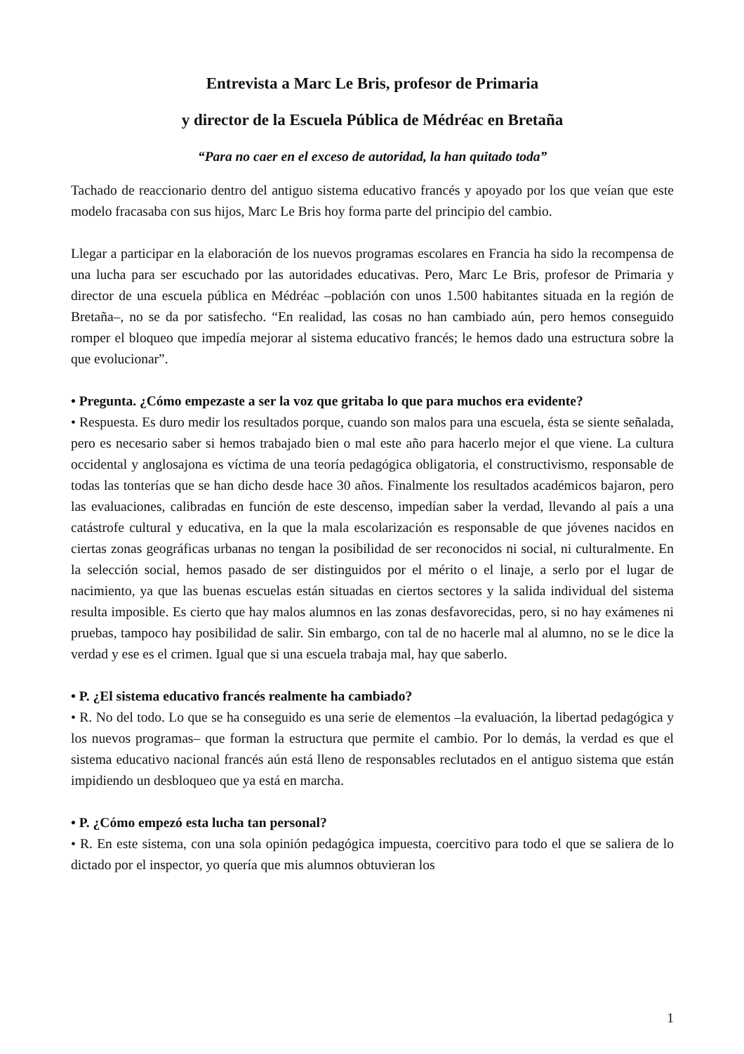Entrevista a Marc Le Bris, profesor de Primaria
y director de la Escuela Pública de Médréac en Bretaña
“Para no caer en el exceso de autoridad, la han quitado toda”
Tachado de reaccionario dentro del antiguo sistema educativo francés y apoyado por los que veían que este modelo fracasaba con sus hijos, Marc Le Bris hoy forma parte del principio del cambio.
Llegar a participar en la elaboración de los nuevos programas escolares en Francia ha sido la recompensa de una lucha para ser escuchado por las autoridades educativas. Pero, Marc Le Bris, profesor de Primaria y director de una escuela pública en Médréac –población con unos 1.500 habitantes situada en la región de Bretaña–, no se da por satisfecho. “En realidad, las cosas no han cambiado aún, pero hemos conseguido romper el bloqueo que impedía mejorar al sistema educativo francés; le hemos dado una estructura sobre la que evolucionar”.
• Pregunta. ¿Cómo empezaste a ser la voz que gritaba lo que para muchos era evidente?
• Respuesta. Es duro medir los resultados porque, cuando son malos para una escuela, ésta se siente señalada, pero es necesario saber si hemos trabajado bien o mal este año para hacerlo mejor el que viene. La cultura occidental y anglosajona es víctima de una teoría pedagógica obligatoria, el constructivismo, responsable de todas las tonterías que se han dicho desde hace 30 años. Finalmente los resultados académicos bajaron, pero las evaluaciones, calibradas en función de este descenso, impedían saber la verdad, llevando al país a una catástrofe cultural y educativa, en la que la mala escolarización es responsable de que jóvenes nacidos en ciertas zonas geográficas urbanas no tengan la posibilidad de ser reconocidos ni social, ni culturalmente. En la selección social, hemos pasado de ser distinguidos por el mérito o el linaje, a serlo por el lugar de nacimiento, ya que las buenas escuelas están situadas en ciertos sectores y la salida individual del sistema resulta imposible. Es cierto que hay malos alumnos en las zonas desfavorecidas, pero, si no hay exámenes ni pruebas, tampoco hay posibilidad de salir. Sin embargo, con tal de no hacerle mal al alumno, no se le dice la verdad y ese es el crimen. Igual que si una escuela trabaja mal, hay que saberlo.
• P. ¿El sistema educativo francés realmente ha cambiado?
• R. No del todo. Lo que se ha conseguido es una serie de elementos –la evaluación, la libertad pedagógica y los nuevos programas– que forman la estructura que permite el cambio. Por lo demás, la verdad es que el sistema educativo nacional francés aún está lleno de responsables reclutados en el antiguo sistema que están impidiendo un desbloqueo que ya está en marcha.
• P. ¿Cómo empezó esta lucha tan personal?
• R. En este sistema, con una sola opinión pedagógica impuesta, coercitivo para todo el que se saliera de lo dictado por el inspector, yo quería que mis alumnos obtuvieran los
1